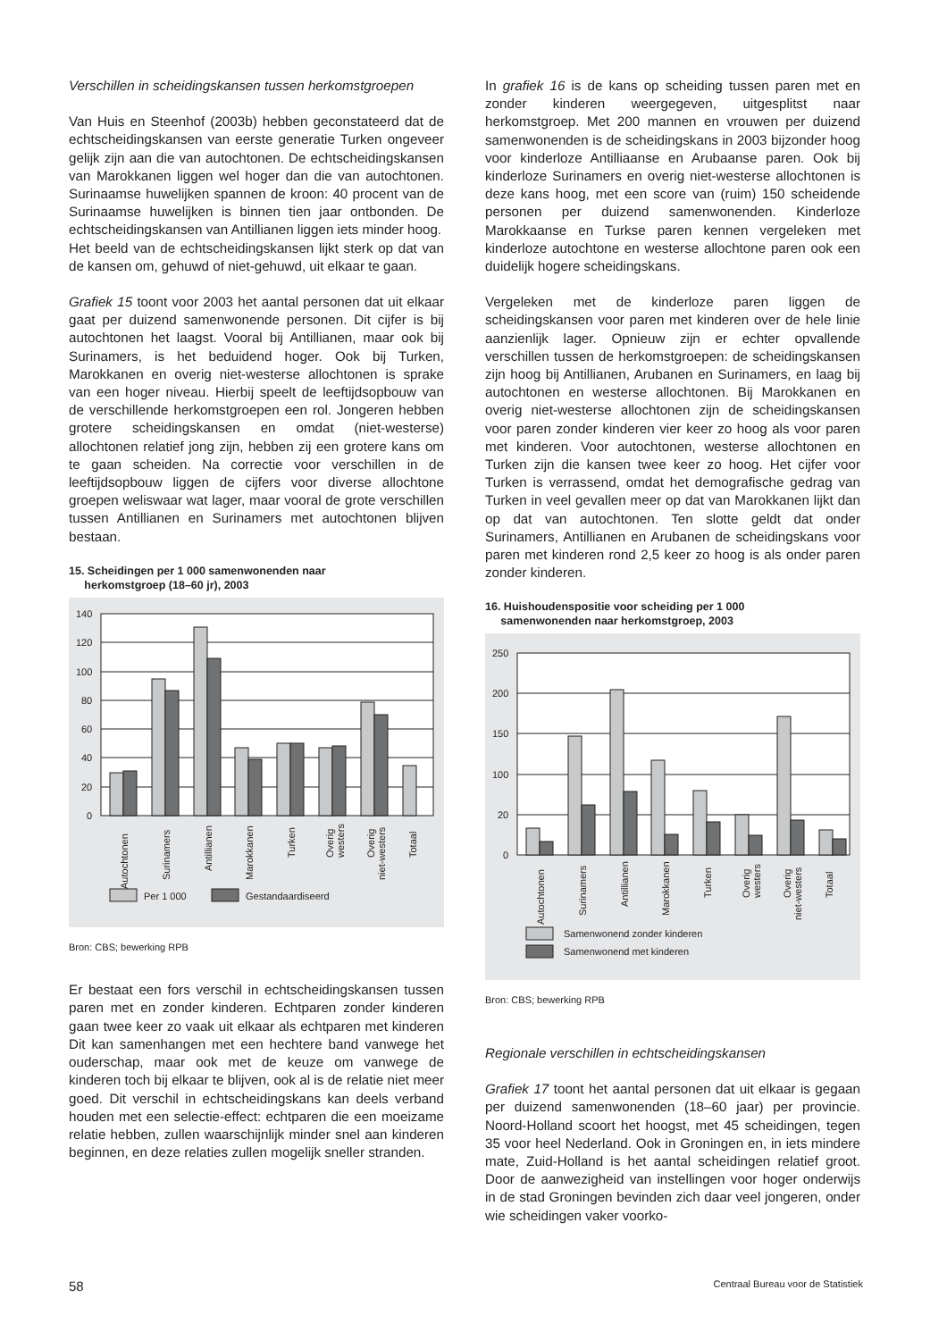Verschillen in scheidingskansen tussen herkomstgroepen
Van Huis en Steenhof (2003b) hebben geconstateerd dat de echtscheidingskansen van eerste generatie Turken ongeveer gelijk zijn aan die van autochtonen. De echtscheidingskansen van Marokkanen liggen wel hoger dan die van autochtonen. Surinaamse huwelijken spannen de kroon: 40 procent van de Surinaamse huwelijken is binnen tien jaar ontbonden. De echtscheidingskansen van Antillianen liggen iets minder hoog.
Het beeld van de echtscheidingskansen lijkt sterk op dat van de kansen om, gehuwd of niet-gehuwd, uit elkaar te gaan.
Grafiek 15 toont voor 2003 het aantal personen dat uit elkaar gaat per duizend samenwonende personen. Dit cijfer is bij autochtonen het laagst. Vooral bij Antillianen, maar ook bij Surinamers, is het beduidend hoger. Ook bij Turken, Marokkanen en overig niet-westerse allochtonen is sprake van een hoger niveau. Hierbij speelt de leeftijdsopbouw van de verschillende herkomstgroepen een rol. Jongeren hebben grotere scheidingskansen en omdat (niet-westerse) allochtonen relatief jong zijn, hebben zij een grotere kans om te gaan scheiden. Na correctie voor verschillen in de leeftijdsopbouw liggen de cijfers voor diverse allochtone groepen weliswaar wat lager, maar vooral de grote verschillen tussen Antillianen en Surinamers met autochtonen blijven bestaan.
15. Scheidingen per 1 000 samenwonenden naar
herkomstgroep (18–60 jr), 2003
140
120
100
80
60
40
20
0
Autochtonen
Surinamers
Antillianen
Marokkanen
Turken
Overig
westers
Overig
niet-westers
Totaal
Per 1 000
Gestandaardiseerd
Bron: CBS; bewerking RPB
Er bestaat een fors verschil in echtscheidingskansen tussen paren met en zonder kinderen. Echtparen zonder kinderen gaan twee keer zo vaak uit elkaar als echtparen met kinderen Dit kan samenhangen met een hechtere band vanwege het ouderschap, maar ook met de keuze om vanwege de kinderen toch bij elkaar te blijven, ook al is de relatie niet meer goed. Dit verschil in echtscheidingskans kan deels verband houden met een selectie-effect: echtparen die een moeizame relatie hebben, zullen waarschijnlijk minder snel aan kinderen beginnen, en deze relaties zullen mogelijk sneller stranden.
In grafiek 16 is de kans op scheiding tussen paren met en zonder kinderen weergegeven, uitgesplitst naar herkomstgroep. Met 200 mannen en vrouwen per duizend samenwonenden is de scheidingskans in 2003 bijzonder hoog voor kinderloze Antilliaanse en Arubaanse paren. Ook bij kinderloze Surinamers en overig niet-westerse allochtonen is deze kans hoog, met een score van (ruim) 150 scheidende personen per duizend samenwonenden. Kinderloze Marokkaanse en Turkse paren kennen vergeleken met kinderloze autochtone en westerse allochtone paren ook een duidelijk hogere scheidingskans.
Vergeleken met de kinderloze paren liggen de scheidingskansen voor paren met kinderen over de hele linie aanzienlijk lager. Opnieuw zijn er echter opvallende verschillen tussen de herkomstgroepen: de scheidingskansen zijn hoog bij Antillianen, Arubanen en Surinamers, en laag bij autochtonen en westerse allochtonen. Bij Marokkanen en overig niet-westerse allochtonen zijn de scheidingskansen voor paren zonder kinderen vier keer zo hoog als voor paren met kinderen. Voor autochtonen, westerse allochtonen en Turken zijn die kansen twee keer zo hoog. Het cijfer voor Turken is verrassend, omdat het demografische gedrag van Turken in veel gevallen meer op dat van Marokkanen lijkt dan op dat van autochtonen. Ten slotte geldt dat onder Surinamers, Antillianen en Arubanen de scheidingskans voor paren met kinderen rond 2,5 keer zo hoog is als onder paren zonder kinderen.
16. Huishoudenspositie voor scheiding per 1 000
samenwonenden naar herkomstgroep, 2003
250
200
150
100
20
0
Autochtonen
Surinamers
Antillianen
Marokkanen
Turken
Overig
westers
Overig
niet-westers
Totaal
Samenwonend zonder kinderen
Samenwonend met kinderen
Bron: CBS; bewerking RPB
Regionale verschillen in echtscheidingskansen
Grafiek 17 toont het aantal personen dat uit elkaar is gegaan per duizend samenwonenden (18–60 jaar) per provincie. Noord-Holland scoort het hoogst, met 45 scheidingen, tegen 35 voor heel Nederland. Ook in Groningen en, in iets mindere mate, Zuid-Holland is het aantal scheidingen relatief groot. Door de aanwezigheid van instellingen voor hoger onderwijs in de stad Groningen bevinden zich daar veel jongeren, onder wie scheidingen vaker voorko-
58 Centraal Bureau voor de Statistiek